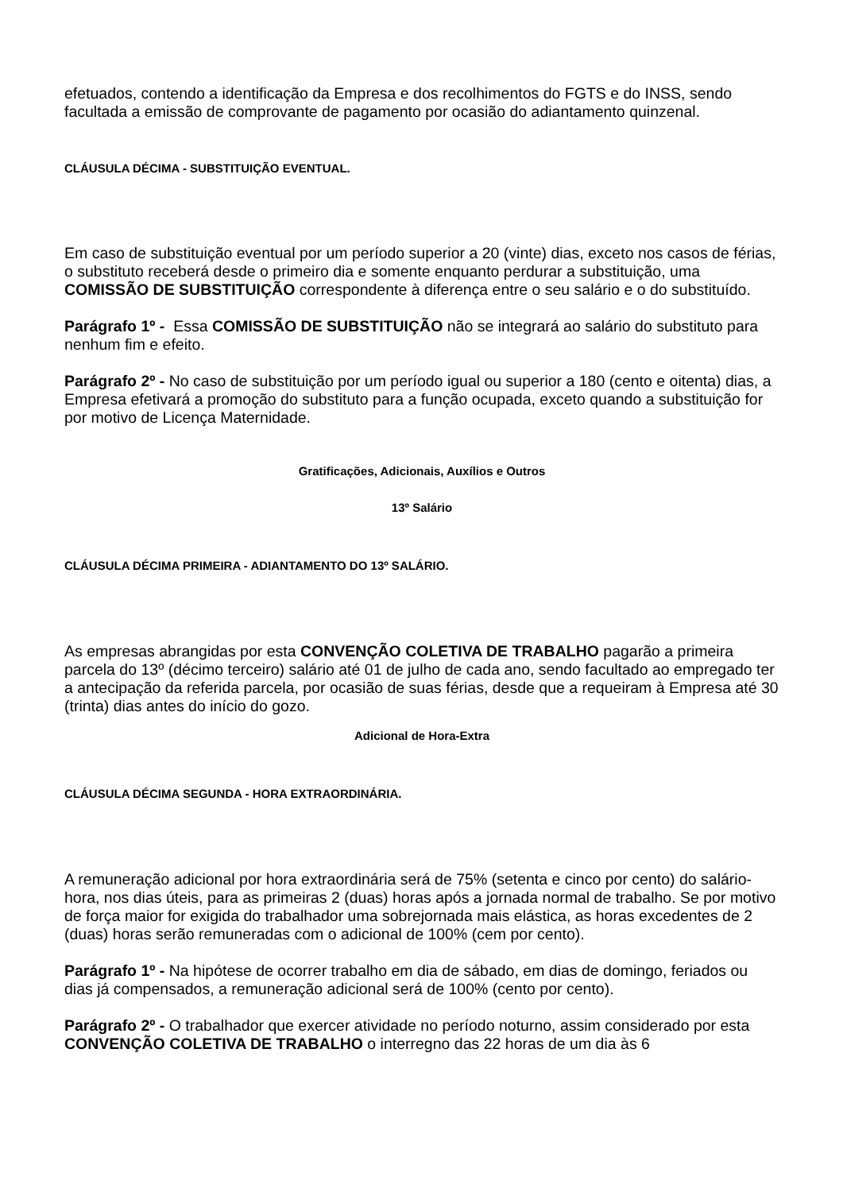efetuados, contendo a identificação da Empresa e dos recolhimentos do FGTS e do INSS, sendo facultada a emissão de comprovante de pagamento por ocasião do adiantamento quinzenal.
CLÁUSULA DÉCIMA - SUBSTITUIÇÃO EVENTUAL.
Em caso de substituição eventual por um período superior a 20 (vinte) dias, exceto nos casos de férias, o substituto receberá desde o primeiro dia e somente enquanto perdurar a substituição, uma COMISSÃO DE SUBSTITUIÇÃO correspondente à diferença entre o seu salário e o do substituído.
Parágrafo 1º - Essa COMISSÃO DE SUBSTITUIÇÃO não se integrará ao salário do substituto para nenhum fim e efeito.
Parágrafo 2º - No caso de substituição por um período igual ou superior a 180 (cento e oitenta) dias, a Empresa efetivará a promoção do substituto para a função ocupada, exceto quando a substituição for por motivo de Licença Maternidade.
Gratificações, Adicionais, Auxílios e Outros
13º Salário
CLÁUSULA DÉCIMA PRIMEIRA - ADIANTAMENTO DO 13º SALÁRIO.
As empresas abrangidas por esta CONVENÇÃO COLETIVA DE TRABALHO pagarão a primeira parcela do 13º (décimo terceiro) salário até 01 de julho de cada ano, sendo facultado ao empregado ter a antecipação da referida parcela, por ocasião de suas férias, desde que a requeiram à Empresa até 30 (trinta) dias antes do início do gozo.
Adicional de Hora-Extra
CLÁUSULA DÉCIMA SEGUNDA - HORA EXTRAORDINÁRIA.
A remuneração adicional por hora extraordinária será de 75% (setenta e cinco por cento) do salário-hora, nos dias úteis, para as primeiras 2 (duas) horas após a jornada normal de trabalho. Se por motivo de força maior for exigida do trabalhador uma sobrejornada mais elástica, as horas excedentes de 2 (duas) horas serão remuneradas com o adicional de 100% (cem por cento).
Parágrafo 1º - Na hipótese de ocorrer trabalho em dia de sábado, em dias de domingo, feriados ou dias já compensados, a remuneração adicional será de 100% (cento por cento).
Parágrafo 2º - O trabalhador que exercer atividade no período noturno, assim considerado por esta CONVENÇÃO COLETIVA DE TRABALHO o interregno das 22 horas de um dia às 6